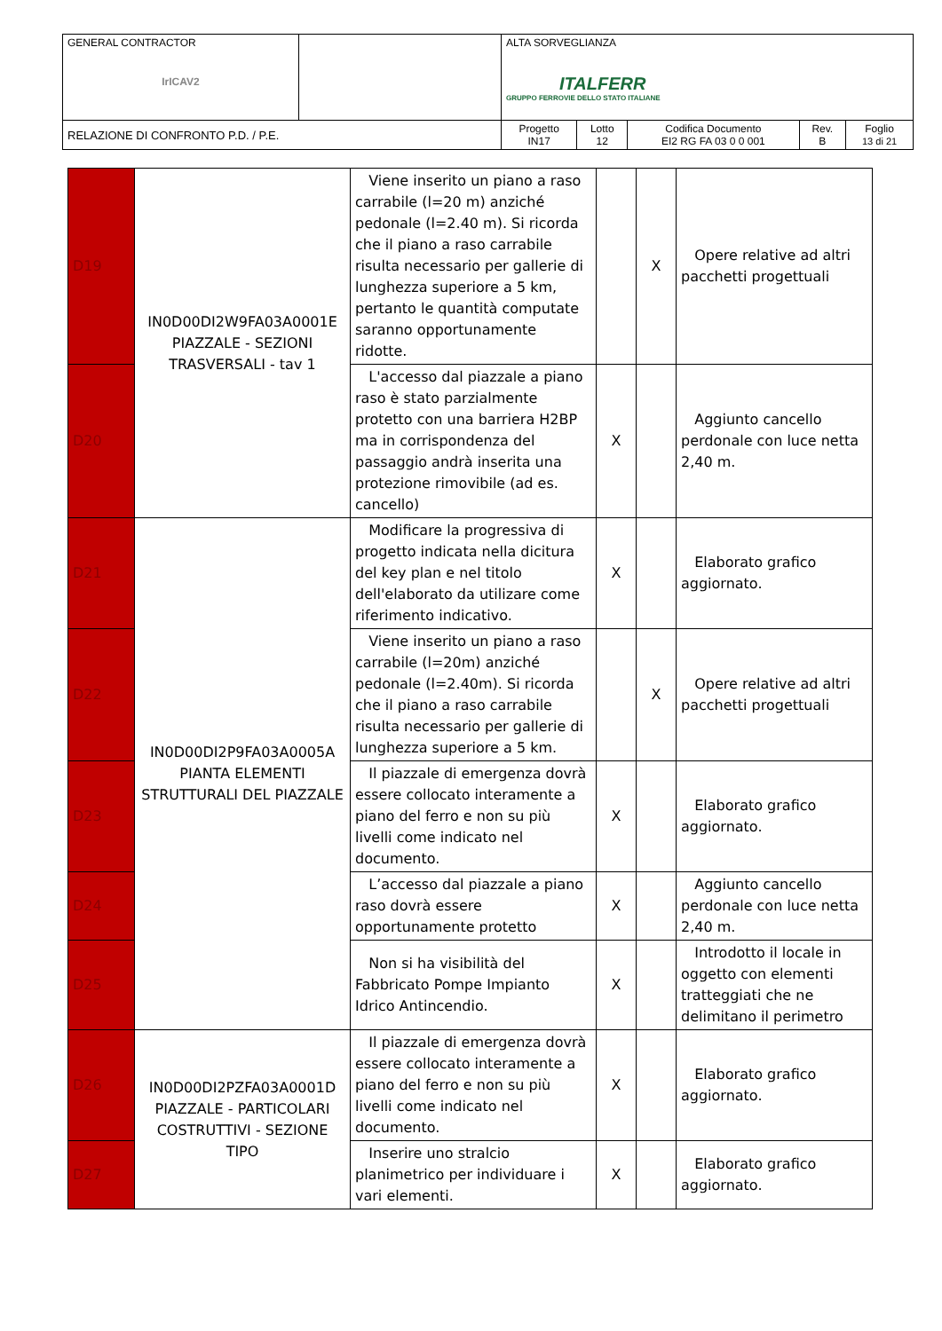| GENERAL CONTRACTOR IrICAV2 | | ALTA SORVEGLIANZA ITALFERR GRUPPO FERROVIE DELLO STATO ITALIANE | | | | |
| RELAZIONE DI CONFRONTO P.D. / P.E. | | Progetto IN17 | Lotto 12 | Codifica Documento EI2 RG FA 03 0 0 001 | Rev. B | Foglio 13 di 21 |
| D19 | IN0D00DI2W9FA03A0001E PIAZZALE - SEZIONI TRASVERSALI - tav 1 | Viene inserito un piano a raso carrabile (l=20 m) anziché pedonale (l=2.40 m). Si ricorda che il piano a raso carrabile risulta necessario per gallerie di lunghezza superiore a 5 km, pertanto le quantità computate saranno opportunamente ridotte. | | X | Opere relative ad altri pacchetti progettuali |
| D20 | | L'accesso dal piazzale a piano raso è stato parzialmente protetto con una barriera H2BP ma in corrispondenza del passaggio andrà inserita una protezione rimovibile (ad es. cancello) | X | | Aggiunto cancello perdonale con luce netta 2,40 m. |
| D21 | IN0D00DI2P9FA03A0005A PIANTA ELEMENTI STRUTTURALI DEL PIAZZALE | Modificare la progressiva di progetto indicata nella dicitura del key plan e nel titolo dell'elaborato da utilizare come riferimento indicativo. | X | | Elaborato grafico aggiornato. |
| D22 | | Viene inserito un piano a raso carrabile (l=20m) anziché pedonale (l=2.40m). Si ricorda che il piano a raso carrabile risulta necessario per gallerie di lunghezza superiore a 5 km. | | X | Opere relative ad altri pacchetti progettuali |
| D23 | | Il piazzale di emergenza dovrà essere collocato interamente a piano del ferro e non su più livelli come indicato nel documento. | X | | Elaborato grafico aggiornato. |
| D24 | | L’accesso dal piazzale a piano raso dovrà essere opportunamente protetto | X | | Aggiunto cancello perdonale con luce netta 2,40 m. |
| D25 | | Non si ha visibilità del Fabbricato Pompe Impianto Idrico Antincendio. | X | | Introdotto il locale in oggetto con elementi tratteggiati che ne delimitano il perimetro |
| D26 | IN0D00DI2PZFA03A0001D PIAZZALE - PARTICOLARI COSTRUTTIVI - SEZIONE TIPO | Il piazzale di emergenza dovrà essere collocato interamente a piano del ferro e non su più livelli come indicato nel documento. | X | | Elaborato grafico aggiornato. |
| D27 | | Inserire uno stralcio planimetrico per individuare i vari elementi. | X | | Elaborato grafico aggiornato. |